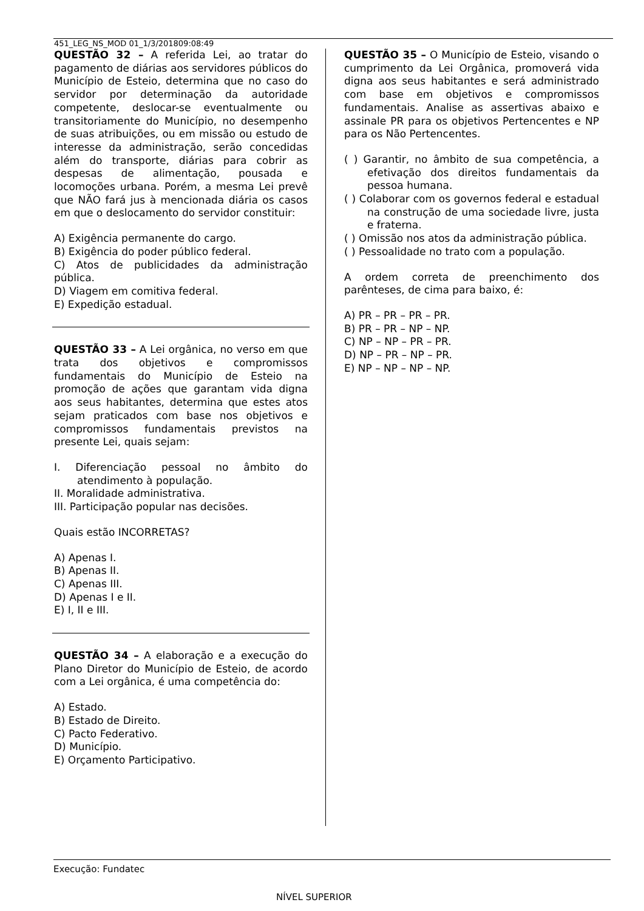451_LEG_NS_MOD 01_1/3/201809:08:49
QUESTÃO 32 – A referida Lei, ao tratar do pagamento de diárias aos servidores públicos do Município de Esteio, determina que no caso do servidor por determinação da autoridade competente, deslocar-se eventualmente ou transitoriamente do Município, no desempenho de suas atribuições, ou em missão ou estudo de interesse da administração, serão concedidas além do transporte, diárias para cobrir as despesas de alimentação, pousada e locomoções urbana. Porém, a mesma Lei prevê que NÃO fará jus à mencionada diária os casos em que o deslocamento do servidor constituir:
A) Exigência permanente do cargo.
B) Exigência do poder público federal.
C) Atos de publicidades da administração pública.
D) Viagem em comitiva federal.
E) Expedição estadual.
QUESTÃO 33 – A Lei orgânica, no verso em que trata dos objetivos e compromissos fundamentais do Município de Esteio na promoção de ações que garantam vida digna aos seus habitantes, determina que estes atos sejam praticados com base nos objetivos e compromissos fundamentais previstos na presente Lei, quais sejam:
I. Diferenciação pessoal no âmbito do atendimento à população.
II. Moralidade administrativa.
III. Participação popular nas decisões.
Quais estão INCORRETAS?
A) Apenas I.
B) Apenas II.
C) Apenas III.
D) Apenas I e II.
E) I, II e III.
QUESTÃO 34 – A elaboração e a execução do Plano Diretor do Município de Esteio, de acordo com a Lei orgânica, é uma competência do:
A) Estado.
B) Estado de Direito.
C) Pacto Federativo.
D) Município.
E) Orçamento Participativo.
QUESTÃO 35 – O Município de Esteio, visando o cumprimento da Lei Orgânica, promoverá vida digna aos seus habitantes e será administrado com base em objetivos e compromissos fundamentais. Analise as assertivas abaixo e assinale PR para os objetivos Pertencentes e NP para os Não Pertencentes.
( ) Garantir, no âmbito de sua competência, a efetivação dos direitos fundamentais da pessoa humana.
( ) Colaborar com os governos federal e estadual na construção de uma sociedade livre, justa e fraterna.
( ) Omissão nos atos da administração pública.
( ) Pessoalidade no trato com a população.
A ordem correta de preenchimento dos parênteses, de cima para baixo, é:
A) PR – PR – PR – PR.
B) PR – PR – NP – NP.
C) NP – NP – PR – PR.
D) NP – PR – NP – PR.
E) NP – NP – NP – NP.
Execução: Fundatec
NÍVEL SUPERIOR